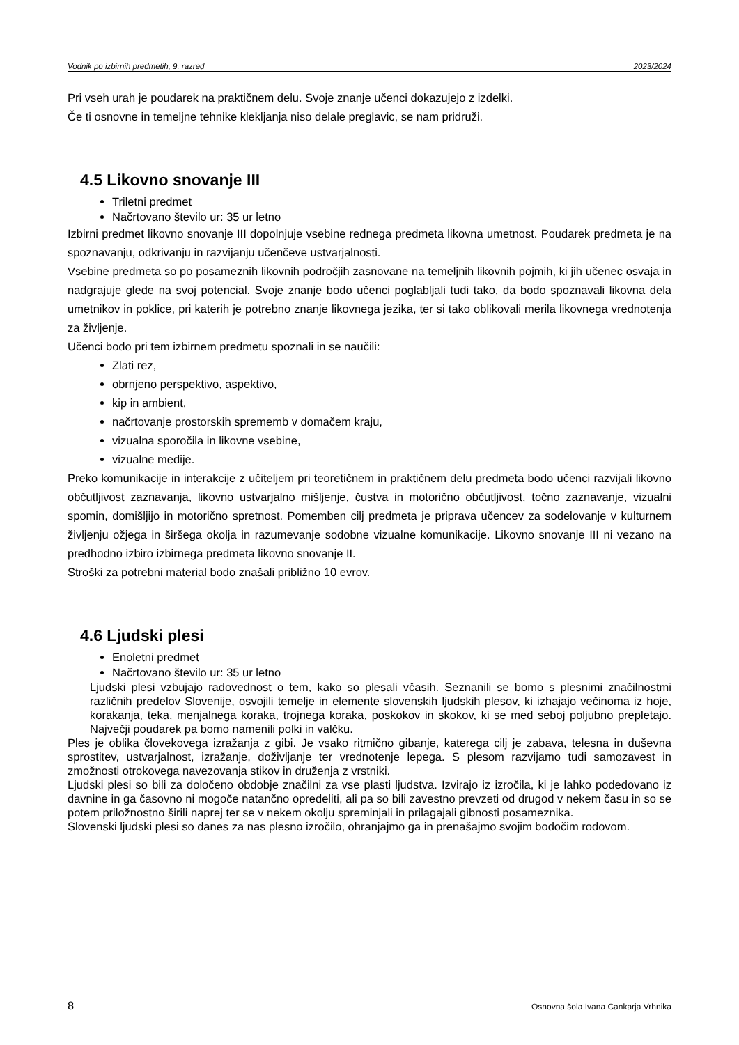Vodnik po izbirnih predmetih, 9. razred 2023/2024
Pri vseh urah je poudarek na praktičnem delu. Svoje znanje učenci dokazujejo z izdelki.
Če ti osnovne in temeljne tehnike klekljanja niso delale preglavic, se nam pridruži.
4.5 Likovno snovanje III
Triletni predmet
Načrtovano število ur: 35 ur letno
Izbirni predmet likovno snovanje III dopolnjuje vsebine rednega predmeta likovna umetnost. Poudarek predmeta je na spoznavanju, odkrivanju in razvijanju učenčeve ustvarjalnosti.
Vsebine predmeta so po posameznih likovnih področjih zasnovane na temeljnih likovnih pojmih, ki jih učenec osvaja in nadgrajuje glede na svoj potencial. Svoje znanje bodo učenci poglabljali tudi tako, da bodo spoznavali likovna dela umetnikov in poklice, pri katerih je potrebno znanje likovnega jezika, ter si tako oblikovali merila likovnega vrednotenja za življenje.
Učenci bodo pri tem izbirnem predmetu spoznali in se naučili:
Zlati rez,
obrnjeno perspektivo, aspektivo,
kip in ambient,
načrtovanje prostorskih sprememb v domačem kraju,
vizualna sporočila in likovne vsebine,
vizualne medije.
Preko komunikacije in interakcije z učiteljem pri teoretičnem in praktičnem delu predmeta bodo učenci razvijali likovno občutljivost zaznavanja, likovno ustvarjalno mišljenje, čustva in motorično občutljivost, točno zaznavanje, vizualni spomin, domišljijo in motorično spretnost. Pomemben cilj predmeta je priprava učencev za sodelovanje v kulturnem življenju ožjega in širšega okolja in razumevanje sodobne vizualne komunikacije. Likovno snovanje III ni vezano na predhodno izbiro izbirnega predmeta likovno snovanje II.
Stroški za potrebni material bodo znašali približno 10 evrov.
4.6 Ljudski plesi
Enoletni predmet
Načrtovano število ur: 35 ur letno
Ljudski plesi vzbujajo radovednost o tem, kako so plesali včasih. Seznanili se bomo s plesnimi značilnostmi različnih predelov Slovenije, osvojili temelje in elemente slovenskih ljudskih plesov, ki izhajajo večinoma iz hoje, korakanja, teka, menjalnega koraka, trojnega koraka, poskokov in skokov, ki se med seboj poljubno prepletajo. Največji poudarek pa bomo namenili polki in valčku.
Ples je oblika človekovega izražanja z gibi. Je vsako ritmično gibanje, katerega cilj je zabava, telesna in duševna sprostitev, ustvarjalnost, izražanje, doživljanje ter vrednotenje lepega. S plesom razvijamo tudi samozavest in zmožnosti otrokovega navezovanja stikov in druženja z vrstniki.
Ljudski plesi so bili za določeno obdobje značilni za vse plasti ljudstva. Izvirajo iz izročila, ki je lahko podedovano iz davnine in ga časovno ni mogoče natančno opredeliti, ali pa so bili zavestno prevzeti od drugod v nekem času in so se potem priložnostno širili naprej ter se v nekem okolju spreminjali in prilagajali gibnosti posameznika.
Slovenski ljudski plesi so danes za nas plesno izročilo, ohranjajmo ga in prenašajmo svojim bodočim rodovom.
8 Osnovna šola Ivana Cankarja Vrhnika